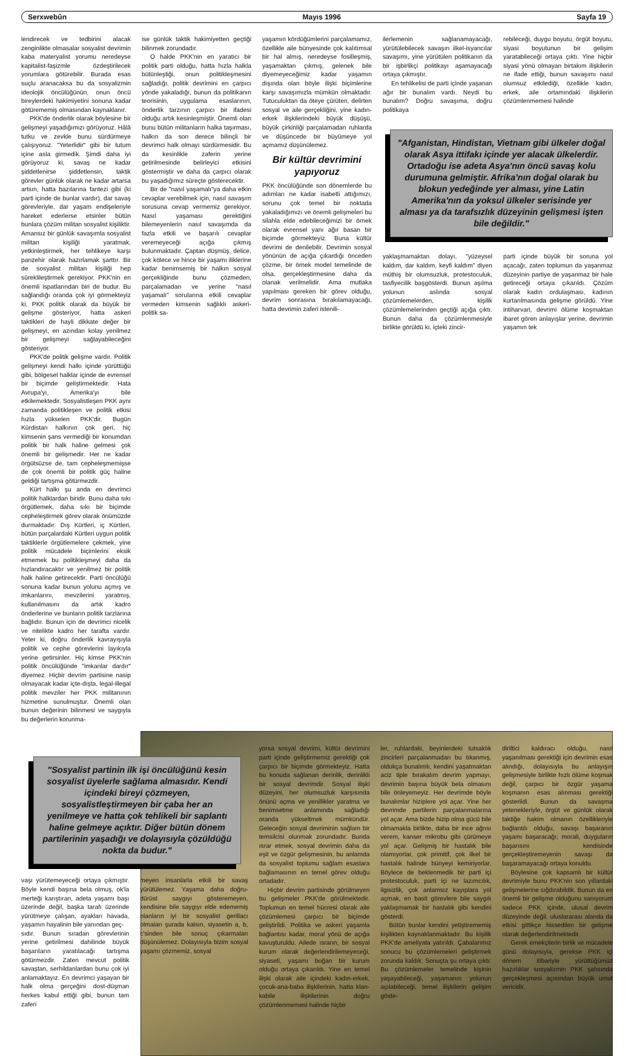Serxwebûn Mayıs 1996 Sayfa 19
lendirecek ve tedbirini alacak zenginlikte olmasalar sosyalist devrimin kaba materyalist yorumu neredeyse kapitalist-faşizmle özdeştirilecek yorumlara götürebilir. Burada esas suçlu aranacaksa bu da sosyalizmin ideolojik öncülüğünün, onun öncü bireylerdeki hakimiyetini sonuna kadar götürememiş olmasından kaynaklanır.
PKK'de önderlik olarak böylesine bir gelişmeyi yaşadığımızı görüyoruz. Hâlâ tutku ve zevkle bunu sürdürmeye çalışıyoruz. "Yeterlidir" gibi bir tutum içine asla girmedik. Şimdi daha iyi görüyoruz ki, savaş ne kadar şiddetlenirse şiddetlensin, taktik görevler günlük olarak ne kadar artarsa artsın, hatta bazılarına fantezi gibi (ki parti içinde de bunlar vardır), dar savaş görevleriyle, dar yaşam endişeleriyle hareket ederlerse etsinler bütün bunlara çözüm militan sosyalist kişiliktir. Amansız bir günlük savaşımla sosyalist militan kişiliği yaratmak, yetkinleştirmek, her tehlikeye karşı panzehir olarak hazırlamak şarttır. Bir de sosyalist militan kişiliği hep süreklileştirmek gerekiyor. PKK'nin en önemli ispatlarından biri de budur. Bu sağlandığı oranda çok iyi görmekteyiz ki, PKK politik olarak da büyük bir gelişme gösteriyor, hatta askeri taktikleri de hayli dikkate değer bir gelişmeyi, en azından kolay yenilmez bir gelişmeyi sağlayabileceğini gösteriyor.
PKK'de politik gelişme vardır. Politik gelişmeyi kendi halkı içinde yürüttüğü gibi, bölgesel halklar içinde de evrensel bir biçimde geliştirmektedir. Hata Avrupa'yı, Amerika'yı bile etkilemektedir. Sosyalistleşen PKK aynı zamanda politikleşen ve politik etkisi hızla yükselen PKK'dir. Bugün Kürdistan halkının çok geri, hiç kimsenin şans vermediği bir konumdan politik bir halk haline gelmesi çok önemli bir gelişmedir. Her ne kadar örgütsüzse de, tam cepheleşmemişse de çok önemli bir politik güç haline geldiği tartışma götürmezdir.
Kürt halkı şu anda en devrimci politik halklardan biridir. Bunu daha sıkı örgütlemek, daha sıkı bir biçimde cepheleştirmek görev olarak önümüzde durmaktadır. Dış Kürtleri, iç Kürtleri, bütün parçalardaki Kürtleri uygun politik taktiklerle örgütlemelere çekmek, yine politik mücadele biçimlerini eksik etmemek bu politikleşmeyi daha da hızlandıracaktır ve yenilmez bir politik halk haline getirecektir. Parti öncülüğü sonuna kadar bunun yolunu açmış ve imkanlarını, mevzilerini yaratmış, kullanılmasını da artık kadro önderlerine ve bunların politik tarzlarına bağlıdır. Bunun için de devrimci nicelik ve nitelikte kadro her tarafta vardır. Yeter ki, doğru önderlik kavrayışıyla politik ve cephe görevlerini layıkıyla yerine getirsinler. Hiç kimse PKK'nin politik öncülüğünde "imkanlar dardır" diyemez. Hiçbir devrim partisine nasip olmayacak kadar içte-dışta, legal-illegal politik mevziler her PKK militanının hizmetine sunulmuştur. Önemli olan bunun değerinin bilinmesi ve saygıyla bu değerlerin korunma-
ise günlük taktik hakimiyetten geçtiği bilinmek zorundadır.
O halde PKK'nin en yaratıcı bir politik parti olduğu, hatta hızla halkla bütünleştiği, onun politikleşmesini sağladığı, politik devrimini en çarpıcı yönde yakaladığı, bunun da politikanın teorisinin, uygulama esaslarının, önderlik tarzının çarpıcı bir ifadesi olduğu artık kesinleşmiştir. Önemli olan bunu bütün militanların halka taşırması, halkın da son derece bilinçli bir devrimci halk olmayı sürdürmesidir. Bu da kesinlikle zaferin yerine getirilmesinde belirleyici etkisini göstermiştir ve daha da çarpıcı olarak bu yaşadığımız süreçte gösterecektir.
Bir de "nasıl yaşamalı"ya daha etkin cevaplar verebilmek için, nasıl savaşım sorusuna cevap vermemiz gerekiyor. Nasıl yaşaması gerektiğini bilemeyenlerin nasıl savaşımda da fazla etkili ve başarılı cevaplar veremeyeceği açığa çıkmış bulunmaktadır. Çaptan düşmüş, delice, çok kölece ve hince bir yaşamı iliklerine kadar benimsemiş bir halkın sosyal gerçekliğinde bunu çözmeden, parçalamadan ve yerine "nasıl yaşamalı" sorularına etkili cevaplar vermeden kimsenin sağlıklı askeri-politik sa-
yaşamın kördüğümlerini parçalamamız, özellikle aile bünyesinde çok kalıtımsal bir hal almış, neredeyse fosilleşmiş, yaşamaktan çıkmış, gelenek bile diyemeyeceğimiz kadar yaşamın dışında olan böyle ilişki biçimlerine karşı savaşımızla mümkün olmaktadır. Tutuculuktan da öteye çürüten, delirten sosyal ve aile gerçekliğini, yine kadın-erkek ilişkilerindeki büyük düşüşü, büyük çirkinliği parçalamadan ruhlarda ve düşüncede bir büyümeye yol açmamız düşünülemez.
Bir kültür devrimini yapıyoruz
PKK öncülüğünde son dönemlerde bu adımları ne kadar isabetli attığımızı, sorunu çok temel bir noktada yakaladığımızı ve önemli gelişmeleri bu silahla elde edebileceğimizi bir örnek olarak evrensel yanı ağır basan bir biçimde görmekteyiz. Buna kültür devrimi de denilebilir. Devrimin sosyal yönünün de açığa çıkardığı önceden çözme, bir örnek model temelinde de olsa, gerçekleştirmesine daha da olanak verilmelidir. Ama mutlaka yapılması gereken bir görev olduğu, devrim sonrasına bırakılamayacağı, hatta devrimin zaferi istenili-
ilerlemenin sağlanamayacağı, yürütülebilecek savaşın ilkel-isyancılar savaşımı, yine yürütülen politikanın da bir işbirlikçi politikayı aşamayacağı ortaya çıkmıştır.
En tehlikelisi de parti içinde yaşanan ağır bir bunalım vardı. Neydi bu bunalım? Doğru savaşıma, doğru politikaya
rebileceği, duygu boyutu, örgüt boyutu, siyasi boyutunun bir gelişim yaratabileceği ortaya çıktı. Yine hiçbir siyasi yönü olmayan birtakım ilişkilerin ne ifade ettiği, bunun savaşımı nasıl olumsuz etkilediği, özellikle kadın, erkek, aile ortamındaki ilişkilerin çözümlenmemesi halinde
"Afganistan, Hindistan, Vietnam gibi ülkeler doğal olarak Asya ittifakı içinde yer alacak ülkelerdir. Ortadoğu ise adeta Asya'nın öncü savaş kolu durumuna gelmiştir. Afrika'nın doğal olarak bu blokun yedeğinde yer alması, yine Latin Amerika'nın da yoksul ülkeler serisinde yer alması ya da tarafsızlık düzeyinin gelişmesi işten bile değildir."
yaklaşmamaktan dolayı, "yüzeysel kaldım, dar kaldım, keyfi kaldım" diyen müthiş bir olumsuzluk, protestoculuk, tasfiyecilik başgösterdi. Bunun aşılma yolunun aslında sosyal çözümlemelerden, kişilik çözümlemelerinden geçtiği açığa çıktı. Bunun daha da çözümlenmesiyle birlikte görüldü ki, içteki zincir-
parti içinde büyük bir soruna yol açacağı, zaten toplumun da yaşanmaz düzeyinin partiye de yaşanmaz bir hale getireceği ortaya çıkarıldı. Çözüm olarak kadın ordulaşması, kadının kurtarılmasında gelişme görüldü. Yine intiharvari, devrimi ölüme koşmaktan ibaret gören anlayışlar yerine, devrimin yaşamın tek
"Sosyalist partinin ilk işi öncülüğünü kesin sosyalist üyelerle sağlama almasıdır. Kendi içindeki bireyi çözmeyen, sosyalistleştirmeyen bir çaba her an yenilmeye ve hatta çok tehlikeli bir saplantı haline gelmeye açıktır. Diğer bütün dönem partilerinin yaşadığı ve dolayısıyla çözüldüğü nokta da budur."
vaşı yürütemeyeceği ortaya çıkmıştır. Böyle kendi başına bela olmuş, ok'la merteği karıştıran, adeta yaşamı başı üzerinde değil, başka tarafı üzerinde yürütmeye çalışan, ayakları havada, yaşamın hayalinin bile yanından geç-
sıdır. Bunun sıradan görevlerinin yerine getirilmesi dahilinde büyük başarıların yaratılacağı tartışma götürmezdir. Zaten mevcut politik savaştan, serhildanlardan bunu çok iyi anlamaktayız. En devrimci yaşayan bir halk olma gerçeğini dost-düşman herkes kabul ettiği gibi, bunun tam zaferi
meyen insanlarla etkili bir savaş yürütülemez. Yaşama daha doğru-dürüst saygıyı gösteremeyen, kendisine bile saygıyı elde edememiş olanların iyi bir sosyalist gerillacı olmaları şurada kalsın, siyasetin a, b, c'sinden bile sonuç çıkarmaları düşünülemez. Dolayısıyla bizim sosyal yaşamı çözmemiz, sosyal
yorsa sosyal devrimi, kültür devrimini parti içinde geliştirmemiz gerektiği çok çarpıcı bir biçimde görmekteyiz. Hatta bu konuda sağlanan derinlik, derinlikli bir sosyal devrimdir. Sosyal ilişki düzeyini, her olumsuzluk karşısında önünü açma ve yenillikler yaratma ve benimsetme anlamında sağladığı oranda yükseltmek mümkündür. Geleceğin sosyal devriminin sağlam bir temsilcisi olunmak zorundadır. Bunda ısrar etmek, sosyal devrimin daha da eşit ve özgür gelişmesinin, bu anlamda da sosyalist toplumu sağlam esaslara bağlamasının en temel görev olduğu ortadadır.
Hiçbir devrim partisinde görülmeyen bu gelişmeler PKK'de görülmektedir. Toplumun en temel hücresi olarak aile çözümlemesi çarpıcı bir biçimde geliştirildi. Politika ve askeri yaşamla bağlantısı kadar, moral yönü de açığa kavuşturuldu. Ailede ısrarın, bir sosyal kurum olarak değerlendirilemeyeceği, siyaseti, yaşamı boğan bir kurum olduğu ortaya çıkarıldı. Yine en temel ilişki olarak aile içindeki kadın-erkek, çocuk-ana-baba ilişkilerinin, hatta klan-kabile ilişkilerinin doğru çözümlenmemesi halinde hiçbir
ler, ruhlardaki, beyinlerdeki tutsaklık zincirleri parçalanmadan bu tıkanmış, oldukça bunalımlı, kendini yaşatmaktan aciz tiple bırakalım devrim yapmayı, devrimin başına büyük bela olmasını bile önleyemeyiz. Her devrimde böyle bunalımlar hiziplere yol açar. Yine her devrimde partilerin parçalanmalarına yol açar. Ama bizde hizip olma gücü bile olmamakla birlikte, daha bir ince ağrısı verem, kanser mikrobu gibi çürümeye yol açar. Gelişmiş bir hastalık bile olamıyorlar, çok primitif, çok ilkel bir hastalık halinde bünyeyi kemiriyorlar. Böylece de beklenmedik bir parti içi protestoculuk, parti içi ne lazımcılık, ilgisizlik, çok anlamsız kayıplara yol açmak, en basit görevlere bile saygılı yaklaşmamak bir hastalık gibi kendini gösterdi.
Bütün bunlar kendini yetiştirememiş kişilikten kaynaklanmaktadır. Bu kişilik PKK'de ameliyata yatırıldı. Çabalarımız sonucu bu çözümlemeleri geliştirmek zorunda kaldık. Sonuçta şu ortaya çıktı: Bu çözümlemeler temelinde kişinin yaşayabileceği, yaşamanın yolunun açılabileceği, temel ilişkilerin gelişim göste-
diriltici kaldıracı olduğu, nasıl yaşanılması gerektiği için devrimin esas alındığı, dolayısıyla bu anlayışın gelişmesiyle birlikte hızlı ölüme koşmak değil, çarpıcı bir özgür yaşama koşmanın esas alınması gerektiği gösterildi. Bunun da savaşma yetenekleriyle, örgüt ve günlük olarak taktiğe hakim olmanın özellikleriyle bağlantılı olduğu, savaşı başaranın yaşamı başaracağı; morali, duyguların başarısını kendisinde gerçekleştiremeyenin savaşı da başaramayacağı ortaya konuldu.
Böylesine çok kapsamlı bir kültür devrimiyle bunu PKK'nin son yıllardaki gelişmelerine sığdırabildik. Bunun da en önemli bir gelişme olduğunu sanıyorum sadece PKK içinde, ulusal devrim düzeyinde değil, uluslararası alanda da etkisi gittikçe hissedilen bir gelişme olarak değerlendirilmektedir.
Gerek emekçilerin birlik ve mücadele günü dolayısıyla, gerekse PKK içi dönem itibariyle yürüttüğümüz hazırlıklar sosyalizmin PKK şahsında gerçekleşmesi açısından büyük umut vericidir.